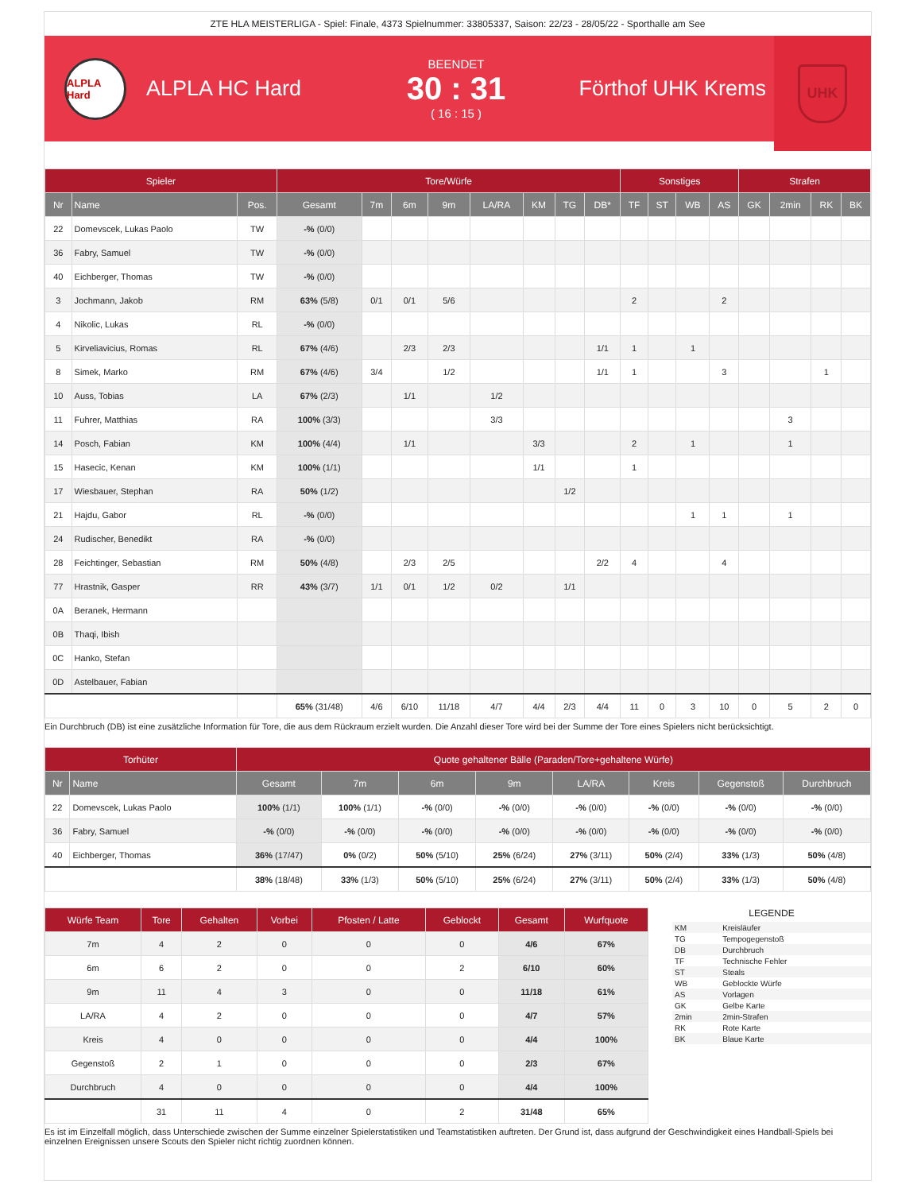ZTE HLA MEISTERLIGA - Spiel: Finale, 4373 Spielnummer: 33805337, Saison: 22/23 - 28/05/22 - Sporthalle am See
ALPLA Hard
ALPLA HC Hard
BEENDET
30 : 31
( 16 : 15 )
Förthof UHK Krems
UHK
| Spieler | | | Tore/Würfe | | | | | | | | Sonstiges | | | | Strafen | | | |
| --- | --- | --- | --- | --- | --- | --- | --- | --- | --- | --- | --- | --- | --- | --- | --- | --- | --- | --- |
| Nr | Name | Pos. | Gesamt | 7m | 6m | 9m | LA/RA | KM | TG | DB* | TF | ST | WB | AS | GK | 2min | RK | BK |
| 22 | Domevscek, Lukas Paolo | TW | -% (0/0) | | | | | | | | | | | | | | | |
| 36 | Fabry, Samuel | TW | -% (0/0) | | | | | | | | | | | | | | | |
| 40 | Eichberger, Thomas | TW | -% (0/0) | | | | | | | | | | | | | | | |
| 3 | Jochmann, Jakob | RM | 63% (5/8) | 0/1 | 0/1 | 5/6 | | | | | 2 | | | 2 | | | | |
| 4 | Nikolic, Lukas | RL | -% (0/0) | | | | | | | | | | | | | | | |
| 5 | Kirveliavicius, Romas | RL | 67% (4/6) | | 2/3 | 2/3 | | | | 1/1 | 1 | | 1 | | | | | |
| 8 | Simek, Marko | RM | 67% (4/6) | 3/4 | | 1/2 | | | | 1/1 | 1 | | | 3 | | | 1 | |
| 10 | Auss, Tobias | LA | 67% (2/3) | | 1/1 | | 1/2 | | | | | | | | | | | |
| 11 | Fuhrer, Matthias | RA | 100% (3/3) | | | | 3/3 | | | | | | | | | 3 | | |
| 14 | Posch, Fabian | KM | 100% (4/4) | | 1/1 | | | 3/3 | | | 2 | | 1 | | | 1 | | |
| 15 | Hasecic, Kenan | KM | 100% (1/1) | | | | | 1/1 | | | 1 | | | | | | | |
| 17 | Wiesbauer, Stephan | RA | 50% (1/2) | | | | | | 1/2 | | | | | | | | | |
| 21 | Hajdu, Gabor | RL | -% (0/0) | | | | | | | | | | 1 | 1 | | 1 | | |
| 24 | Rudischer, Benedikt | RA | -% (0/0) | | | | | | | | | | | | | | | |
| 28 | Feichtinger, Sebastian | RM | 50% (4/8) | | 2/3 | 2/5 | | | | 2/2 | 4 | | | 4 | | | | |
| 77 | Hrastnik, Gasper | RR | 43% (3/7) | 1/1 | 0/1 | 1/2 | 0/2 | | 1/1 | | | | | | | | | |
| 0A | Beranek, Hermann | | | | | | | | | | | | | | | | | |
| 0B | Thaqi, Ibish | | | | | | | | | | | | | | | | | |
| 0C | Hanko, Stefan | | | | | | | | | | | | | | | | | |
| 0D | Astelbauer, Fabian | | | | | | | | | | | | | | | | | |
| | | | 65% (31/48) | 4/6 | 6/10 | 11/18 | 4/7 | 4/4 | 2/3 | 4/4 | 11 | 0 | 3 | 10 | 0 | 5 | 2 | 0 |
Ein Durchbruch (DB) ist eine zusätzliche Information für Tore, die aus dem Rückraum erzielt wurden. Die Anzahl dieser Tore wird bei der Summe der Tore eines Spielers nicht berücksichtigt.
| Torhüter | | Quote gehaltener Bälle (Paraden/Tore+gehaltene Würfe) | | | | | | | |
| --- | --- | --- | --- | --- | --- | --- | --- | --- | --- |
| Nr | Name | Gesamt | 7m | 6m | 9m | LA/RA | Kreis | Gegenstoß | Durchbruch |
| 22 | Domevscek, Lukas Paolo | 100% (1/1) | 100% (1/1) | -% (0/0) | -% (0/0) | -% (0/0) | -% (0/0) | -% (0/0) | -% (0/0) |
| 36 | Fabry, Samuel | -% (0/0) | -% (0/0) | -% (0/0) | -% (0/0) | -% (0/0) | -% (0/0) | -% (0/0) | -% (0/0) |
| 40 | Eichberger, Thomas | 36% (17/47) | 0% (0/2) | 50% (5/10) | 25% (6/24) | 27% (3/11) | 50% (2/4) | 33% (1/3) | 50% (4/8) |
| | | 38% (18/48) | 33% (1/3) | 50% (5/10) | 25% (6/24) | 27% (3/11) | 50% (2/4) | 33% (1/3) | 50% (4/8) |
| Würfe Team | Tore | Gehalten | Vorbei | Pfosten / Latte | Geblockt | Gesamt | Wurfquote |
| --- | --- | --- | --- | --- | --- | --- | --- |
| 7m | 4 | 2 | 0 | 0 | 0 | 4/6 | 67% |
| 6m | 6 | 2 | 0 | 0 | 2 | 6/10 | 60% |
| 9m | 11 | 4 | 3 | 0 | 0 | 11/18 | 61% |
| LA/RA | 4 | 2 | 0 | 0 | 0 | 4/7 | 57% |
| Kreis | 4 | 0 | 0 | 0 | 0 | 4/4 | 100% |
| Gegenstoß | 2 | 1 | 0 | 0 | 0 | 2/3 | 67% |
| Durchbruch | 4 | 0 | 0 | 0 | 0 | 4/4 | 100% |
| | 31 | 11 | 4 | 0 | 2 | 31/48 | 65% |
LEGENDE
| KM | Kreisläufer |
| TG | Tempogegenstoß |
| DB | Durchbruch |
| TF | Technische Fehler |
| ST | Steals |
| WB | Geblockte Würfe |
| AS | Vorlagen |
| GK | Gelbe Karte |
| 2min | 2min-Strafen |
| RK | Rote Karte |
| BK | Blaue Karte |
Es ist im Einzelfall möglich, dass Unterschiede zwischen der Summe einzelner Spielerstatistiken und Teamstatistiken auftreten. Der Grund ist, dass aufgrund der Geschwindigkeit eines Handball-Spiels bei einzelnen Ereignissen unsere Scouts den Spieler nicht richtig zuordnen können.